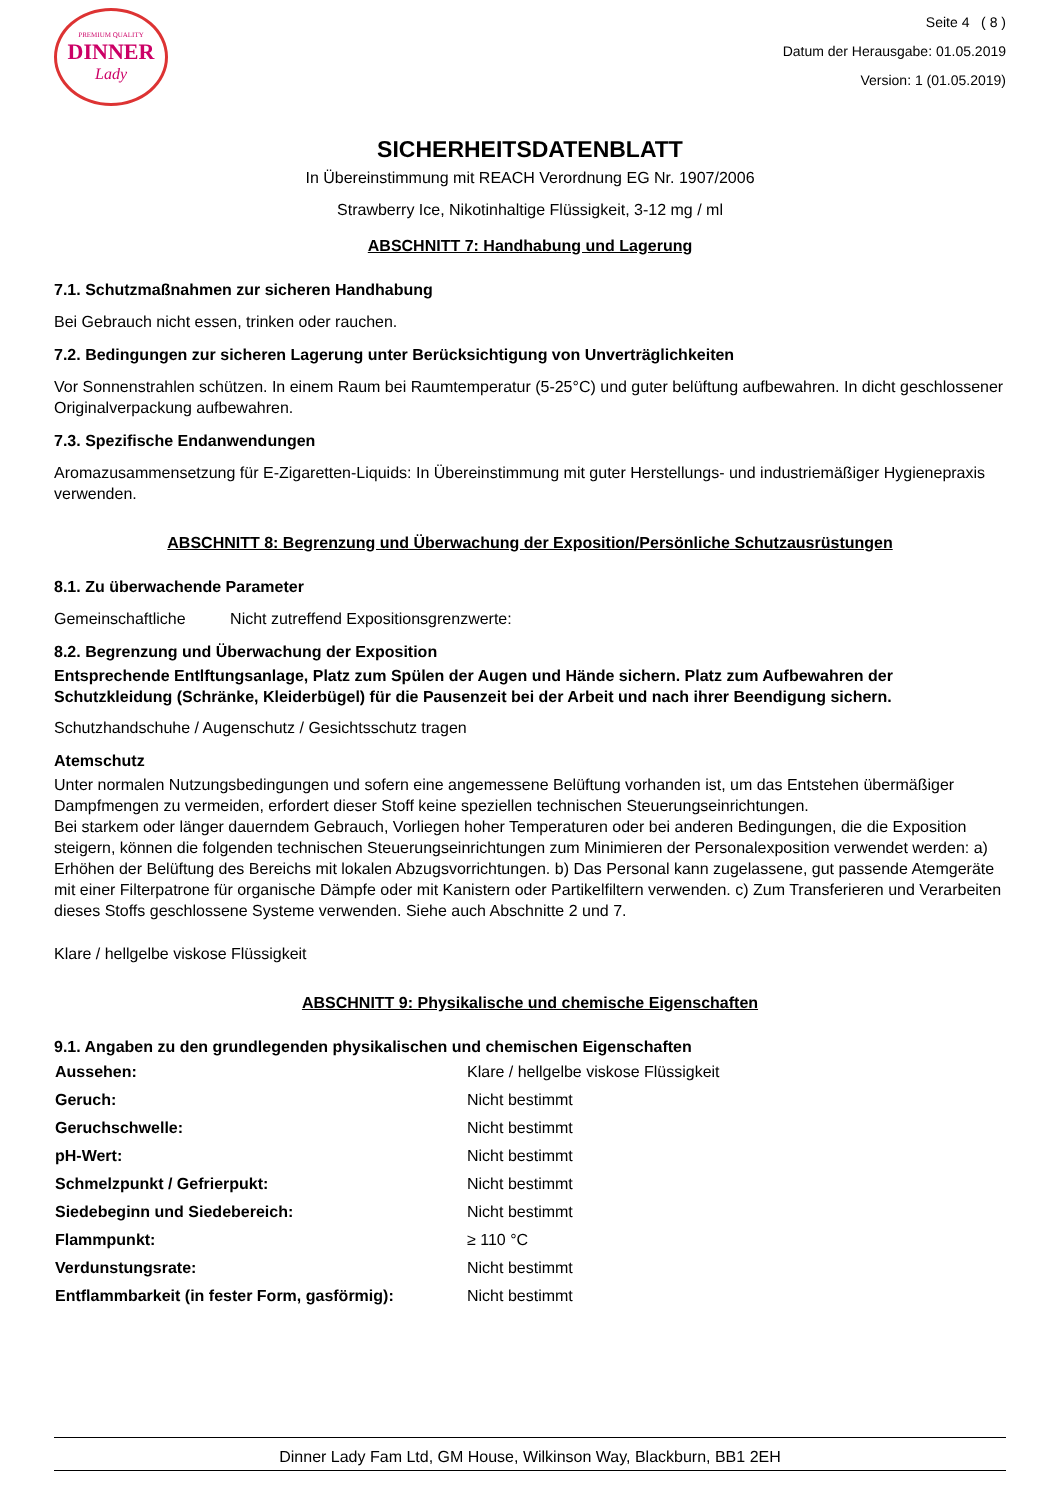PREMIUM QUALITY
DINNER
Lady
Seite 4 ( 8 )
Datum der Herausgabe: 01.05.2019
Version: 1 (01.05.2019)
SICHERHEITSDATENBLATT
In Übereinstimmung mit REACH Verordnung EG Nr. 1907/2006
Strawberry Ice, Nikotinhaltige Flüssigkeit, 3-12 mg / ml
ABSCHNITT 7: Handhabung und Lagerung
7.1. Schutzmaßnahmen zur sicheren Handhabung
Bei Gebrauch nicht essen, trinken oder rauchen.
7.2. Bedingungen zur sicheren Lagerung unter Berücksichtigung von Unverträglichkeiten
Vor Sonnenstrahlen schützen. In einem Raum bei Raumtemperatur (5-25°C) und guter belüftung aufbewahren. In dicht geschlossener Originalverpackung aufbewahren.
7.3. Spezifische Endanwendungen
Aromazusammensetzung für E-Zigaretten-Liquids: In Übereinstimmung mit guter Herstellungs- und industriemäßiger Hygienepraxis verwenden.
ABSCHNITT 8: Begrenzung und Überwachung der Exposition/Persönliche Schutzausrüstungen
8.1. Zu überwachende Parameter
Gemeinschaftliche Nicht zutreffend Expositionsgrenzwerte:
8.2. Begrenzung und Überwachung der Exposition
Entsprechende Entlftungsanlage, Platz zum Spülen der Augen und Hände sichern. Platz zum Aufbewahren der Schutzkleidung (Schränke, Kleiderbügel) für die Pausenzeit bei der Arbeit und nach ihrer Beendigung sichern.
Schutzhandschuhe / Augenschutz / Gesichtsschutz tragen
Atemschutz
Unter normalen Nutzungsbedingungen und sofern eine angemessene Belüftung vorhanden ist, um das Entstehen übermäßiger Dampfmengen zu vermeiden, erfordert dieser Stoff keine speziellen technischen Steuerungseinrichtungen.
Bei starkem oder länger dauerndem Gebrauch, Vorliegen hoher Temperaturen oder bei anderen Bedingungen, die die Exposition steigern, können die folgenden technischen Steuerungseinrichtungen zum Minimieren der Personalexposition verwendet werden: a) Erhöhen der Belüftung des Bereichs mit lokalen Abzugsvorrichtungen. b) Das Personal kann zugelassene, gut passende Atemgeräte mit einer Filterpatrone für organische Dämpfe oder mit Kanistern oder Partikelfiltern verwenden. c) Zum Transferieren und Verarbeiten dieses Stoffs geschlossene Systeme verwenden. Siehe auch Abschnitte 2 und 7.
Klare / hellgelbe viskose Flüssigkeit
ABSCHNITT 9: Physikalische und chemische Eigenschaften
9.1. Angaben zu den grundlegenden physikalischen und chemischen Eigenschaften
| Aussehen: | Klare / hellgelbe viskose Flüssigkeit |
| Geruch: | Nicht bestimmt |
| Geruchschwelle: | Nicht bestimmt |
| pH-Wert: | Nicht bestimmt |
| Schmelzpunkt / Gefrierpukt: | Nicht bestimmt |
| Siedebeginn und Siedebereich: | Nicht bestimmt |
| Flammpunkt: | ≥ 110 °C |
| Verdunstungsrate: | Nicht bestimmt |
| Entflammbarkeit (in fester Form, gasförmig): | Nicht bestimmt |
Dinner Lady Fam Ltd, GM House, Wilkinson Way, Blackburn, BB1 2EH